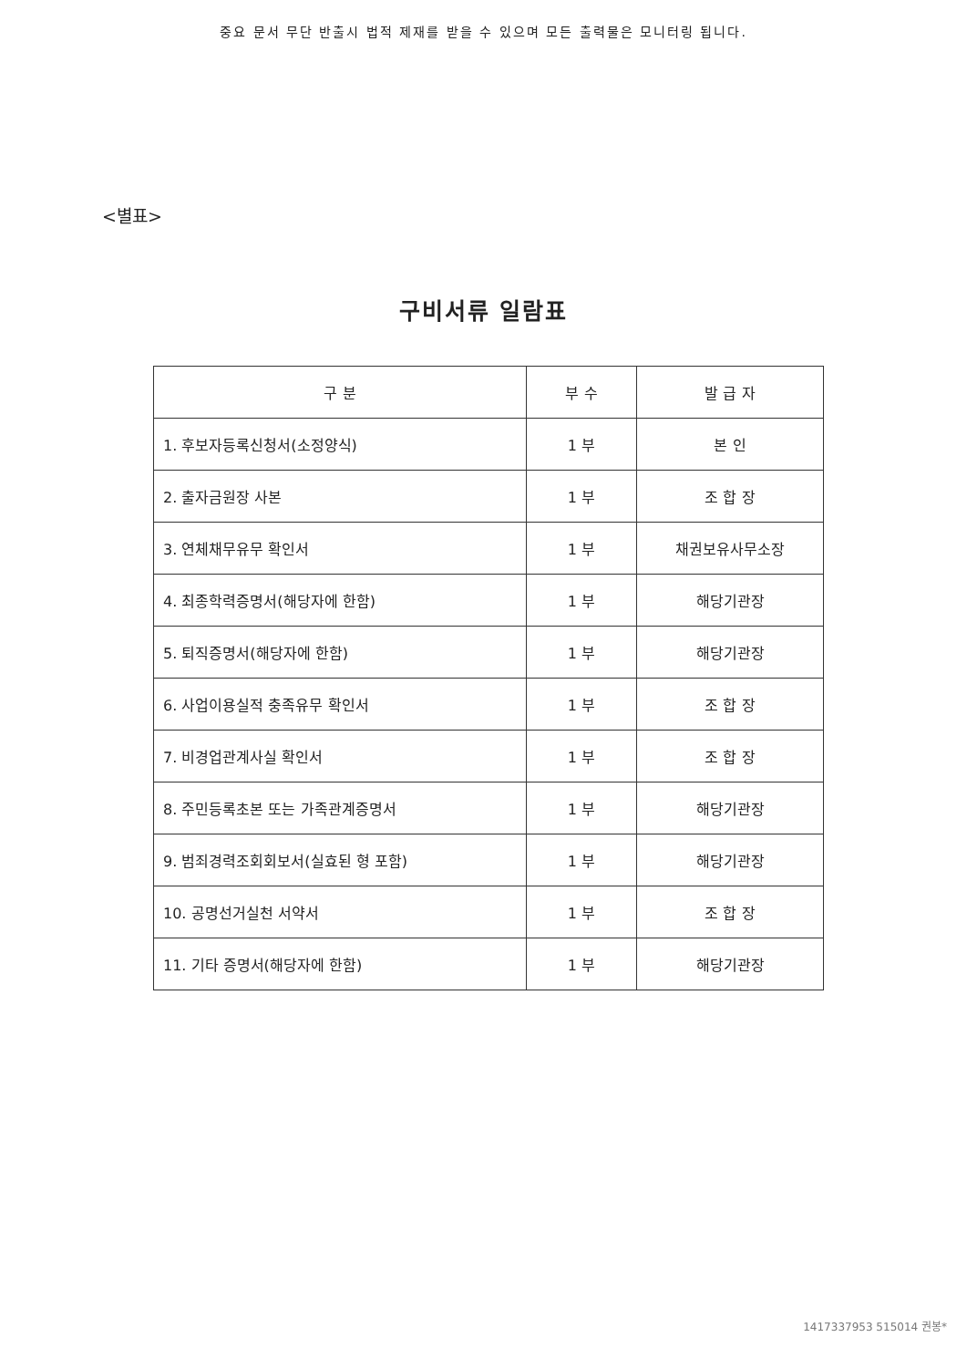중요 문서 무단 반출시 법적 제재를 받을 수 있으며 모든 출력물은 모니터링 됩니다.
<별표>
구비서류 일람표
| 구 분 | 부 수 | 발 급 자 |
| --- | --- | --- |
| 1. 후보자등록신청서(소정양식) | 1 부 | 본 인 |
| 2. 출자금원장 사본 | 1 부 | 조 합 장 |
| 3. 연체채무유무 확인서 | 1 부 | 채권보유사무소장 |
| 4. 최종학력증명서(해당자에 한함) | 1 부 | 해당기관장 |
| 5. 퇴직증명서(해당자에 한함) | 1 부 | 해당기관장 |
| 6. 사업이용실적 충족유무 확인서 | 1 부 | 조 합 장 |
| 7. 비경업관계사실 확인서 | 1 부 | 조 합 장 |
| 8. 주민등록초본 또는 가족관계증명서 | 1 부 | 해당기관장 |
| 9. 범죄경력조회회보서(실효된 형 포함) | 1 부 | 해당기관장 |
| 10. 공명선거실천 서약서 | 1 부 | 조 합 장 |
| 11. 기타 증명서(해당자에 한함) | 1 부 | 해당기관장 |
1417337953 515014 권봉*